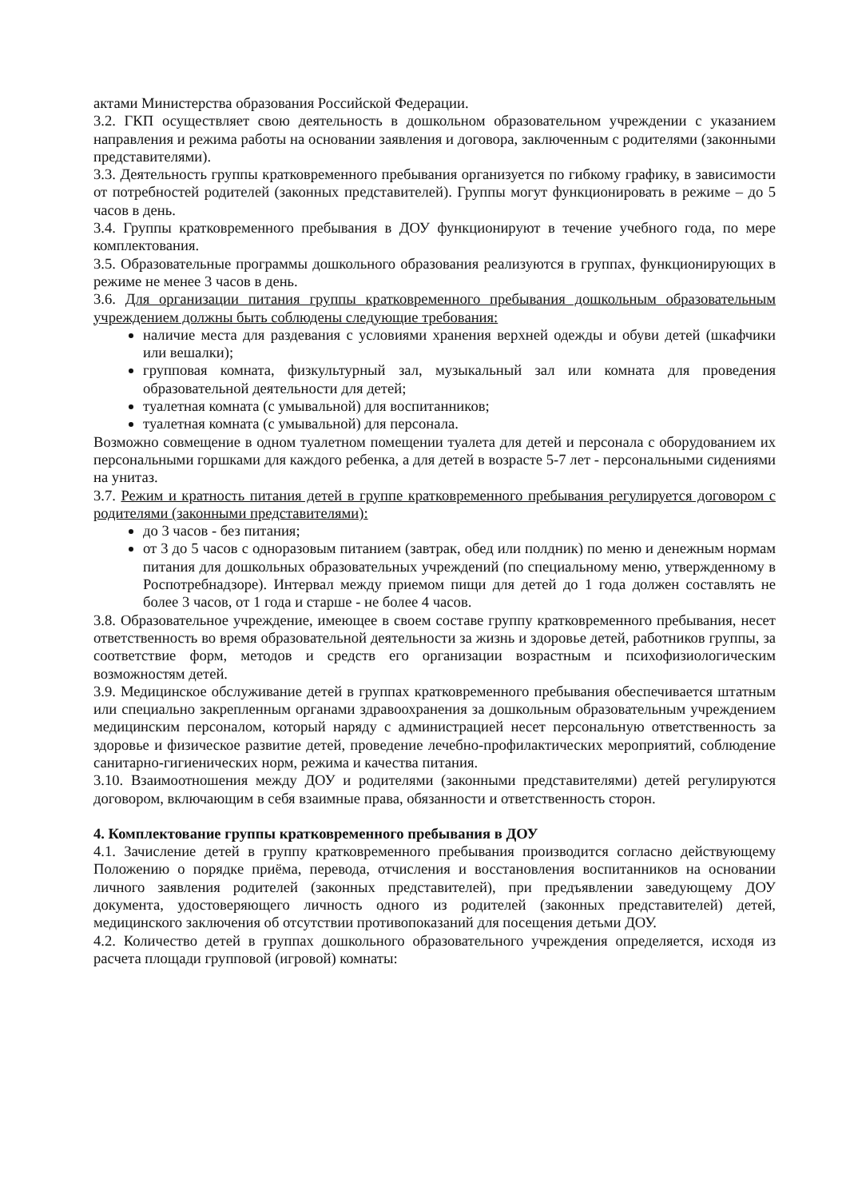актами Министерства образования Российской Федерации.
3.2. ГКП осуществляет свою деятельность в дошкольном образовательном учреждении с указанием направления и режима работы на основании заявления и договора, заключенным с родителями (законными представителями).
3.3. Деятельность группы кратковременного пребывания организуется по гибкому графику, в зависимости от потребностей родителей (законных представителей). Группы могут функционировать в режиме – до 5 часов в день.
3.4. Группы кратковременного пребывания в ДОУ функционируют в течение учебного года, по мере комплектования.
3.5. Образовательные программы дошкольного образования реализуются в группах, функционирующих в режиме не менее 3 часов в день.
3.6. Для организации питания группы кратковременного пребывания дошкольным образовательным учреждением должны быть соблюдены следующие требования:
наличие места для раздевания с условиями хранения верхней одежды и обуви детей (шкафчики или вешалки);
групповая комната, физкультурный зал, музыкальный зал или комната для проведения образовательной деятельности для детей;
туалетная комната (с умывальной) для воспитанников;
туалетная комната (с умывальной) для персонала.
Возможно совмещение в одном туалетном помещении туалета для детей и персонала с оборудованием их персональными горшками для каждого ребенка, а для детей в возрасте 5-7 лет - персональными сидениями на унитаз.
3.7. Режим и кратность питания детей в группе кратковременного пребывания регулируется договором с родителями (законными представителями):
до 3 часов - без питания;
от 3 до 5 часов с одноразовым питанием (завтрак, обед или полдник) по меню и денежным нормам питания для дошкольных образовательных учреждений (по специальному меню, утвержденному в Роспотребнадзоре). Интервал между приемом пищи для детей до 1 года должен составлять не более 3 часов, от 1 года и старше - не более 4 часов.
3.8. Образовательное учреждение, имеющее в своем составе группу кратковременного пребывания, несет ответственность во время образовательной деятельности за жизнь и здоровье детей, работников группы, за соответствие форм, методов и средств его организации возрастным и психофизиологическим возможностям детей.
3.9. Медицинское обслуживание детей в группах кратковременного пребывания обеспечивается штатным или специально закрепленным органами здравоохранения за дошкольным образовательным учреждением медицинским персоналом, который наряду с администрацией несет персональную ответственность за здоровье и физическое развитие детей, проведение лечебно-профилактических мероприятий, соблюдение санитарно-гигиенических норм, режима и качества питания.
3.10. Взаимоотношения между ДОУ и родителями (законными представителями) детей регулируются договором, включающим в себя взаимные права, обязанности и ответственность сторон.
4. Комплектование группы кратковременного пребывания в ДОУ
4.1. Зачисление детей в группу кратковременного пребывания производится согласно действующему Положению о порядке приёма, перевода, отчисления и восстановления воспитанников на основании личного заявления родителей (законных представителей), при предъявлении заведующему ДОУ документа, удостоверяющего личность одного из родителей (законных представителей) детей, медицинского заключения об отсутствии противопоказаний для посещения детьми ДОУ.
4.2. Количество детей в группах дошкольного образовательного учреждения определяется, исходя из расчета площади групповой (игровой) комнаты: